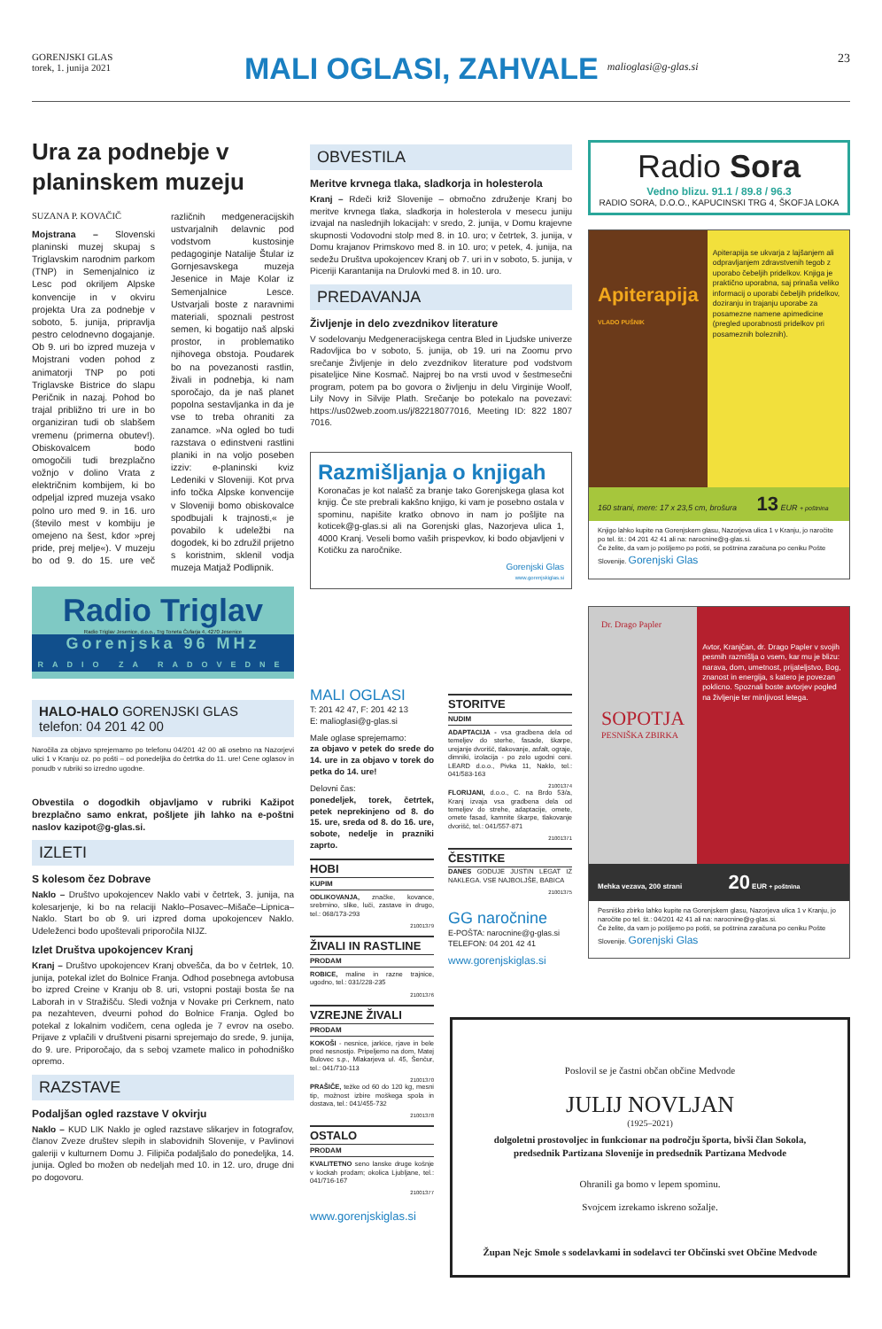GORENJSKI GLAS
torek, 1. junija 2021
MALI OGLASI, ZAHVALE
malioglasi@g-glas.si
23
Ura za podnebje v planinskem muzeju
SUZANA P. KOVAČIČ
Mojstrana – Slovenski planinski muzej skupaj s Triglavskim narodnim parkom (TNP) in Semenjalnico iz Lesc pod okriljem Alpske konvencije in v okviru projekta Ura za podnebje v soboto, 5. junija, pripravlja pestro celodnevno dogajanje. Ob 9. uri bo izpred muzeja v Mojstrani voden pohod z animatorji TNP po poti Triglavske Bistrice do slapu Peričnik in nazaj. Pohod bo trajal približno tri ure in bo organiziran tudi ob slabšem vremenu (primerna obutev!). Obiskovalcem bodo omogočili tudi brezplačno vožnjo v dolino Vrata z električnim kombijem, ki bo odpeljal izpred muzeja vsako polno uro med 9. in 16. uro (število mest v kombiju je omejeno na šest, kdor »prej pride, prej melje«). V muzeju bo od 9. do 15. ure več različnih medgeneracijskih ustvarjalnih delavnic pod vodstvom kustosinje pedagoginje Natalije Štular iz Gornjesavskega muzeja Jesenice in Maje Kolar iz Semenjalnice Lesce. Ustvarjali boste z naravnimi materiali, spoznali pestrost semen, ki bogatijo naš alpski prostor, in problematiko njihovega obstoja. Poudarek bo na povezanosti rastlin, živali in podnebja, ki nam sporočajo, da je naš planet popolna sestavljanka in da je vse to treba ohraniti za zanamce. »Na ogled bo tudi razstava o edinstveni rastlini planiki in na voljo poseben izziv: e-planinski kviz Ledeniki v Sloveniji. Kot prva info točka Alpske konvencije v Sloveniji bomo obiskovalce spodbujali k trajnosti,« je povabilo k udeležbi na dogodek, ki bo združil prijetno s koristnim, sklenil vodja muzeja Matjaž Podlipnik.
Radio Triglav
Radio Triglav Jesenice, d.o.o., Trg Toneta Čufarja 4, 4270 Jesenice
Gorenjska 96 MHz
RADIO ZA RADOVEDNE
HALO-HALO GORENJSKI GLAS
telefon: 04 201 42 00
Naročila za objavo sprejemamo po telefonu 04/201 42 00 ali osebno na Nazorjevi ulici 1 v Kranju oz. po pošti – od ponedeljka do četrtka do 11. ure! Cene oglasov in ponudb v rubriki so izredno ugodne.
Obvestila o dogodkih objavljamo v rubriki Kažipot brezplačno samo enkrat, pošljete jih lahko na e-poštni naslov kazipot@g-glas.si.
IZLETI
S kolesom čez Dobrave
Naklo – Društvo upokojencev Naklo vabi v četrtek, 3. junija, na kolesarjenje, ki bo na relaciji Naklo–Posavec–Mišače–Lipnica–Naklo. Start bo ob 9. uri izpred doma upokojencev Naklo. Udeleženci bodo upoštevali priporočila NIJZ.
Izlet Društva upokojencev Kranj
Kranj – Društvo upokojencev Kranj obvešča, da bo v četrtek, 10. junija, potekal izlet do Bolnice Franja. Odhod posebnega avtobusa bo izpred Creine v Kranju ob 8. uri, vstopni postaji bosta še na Laborah in v Stražišču. Sledi vožnja v Novake pri Cerknem, nato pa nezahteven, dveurni pohod do Bolnice Franja. Ogled bo potekal z lokalnim vodičem, cena ogleda je 7 evrov na osebo. Prijave z vplačili v društveni pisarni sprejemajo do srede, 9. junija, do 9. ure. Priporočajo, da s seboj vzamete malico in pohodniško opremo.
RAZSTAVE
Podaljšan ogled razstave V okvirju
Naklo – KUD LIK Naklo je ogled razstave slikarjev in fotografov, članov Zveze društev slepih in slabovidnih Slovenije, v Pavlinovi galeriji v kulturnem Domu J. Filipiča podaljšalo do ponedeljka, 14. junija. Ogled bo možen ob nedeljah med 10. in 12. uro, druge dni po dogovoru.
OBVESTILA
Meritve krvnega tlaka, sladkorja in holesterola
Kranj – Rdeči križ Slovenije – območno združenje Kranj bo meritve krvnega tlaka, sladkorja in holesterola v mesecu juniju izvajal na naslednjih lokacijah: v sredo, 2. junija, v Domu krajevne skupnosti Vodovodni stolp med 8. in 10. uro; v četrtek, 3. junija, v Domu krajanov Primskovo med 8. in 10. uro; v petek, 4. junija, na sedežu Društva upokojencev Kranj ob 7. uri in v soboto, 5. junija, v Piceriji Karantanija na Drulovki med 8. in 10. uro.
PREDAVANJA
Življenje in delo zvezdnikov literature
V sodelovanju Medgeneracijskega centra Bled in Ljudske univerze Radovljica bo v soboto, 5. junija, ob 19. uri na Zoomu prvo srečanje Življenje in delo zvezdnikov literature pod vodstvom pisateljice Nine Kosmač. Najprej bo na vrsti uvod v šestmesečni program, potem pa bo govora o življenju in delu Virginije Woolf, Lily Novy in Silvije Plath. Srečanje bo potekalo na povezavi: https://us02web.zoom.us/j/82218077016, Meeting ID: 822 1807 7016.
Razmišljanja o knjigah
Koronačas je kot nalašč za branje tako Gorenjskega glasa kot knjig. Če ste prebrali kakšno knjigo, ki vam je posebno ostala v spominu, napišite kratko obnovo in nam jo pošljite na koticek@g-glas.si ali na Gorenjski glas, Nazorjeva ulica 1, 4000 Kranj. Veseli bomo vaših prispevkov, ki bodo objavljeni v Kotičku za naročnike.
Gorenjski Glas
www.gorenjskiglas.si
MALI OGLASI
T: 201 42 47, F: 201 42 13
E: malioglasi@g-glas.si
Male oglase sprejemamo:
za objavo v petek do srede do 14. ure in za objavo v torek do petka do 14. ure!
Delovni čas:
ponedeljek, torek, četrtek, petek neprekinjeno od 8. do 15. ure, sreda od 8. do 16. ure, sobote, nedelje in prazniki zaprto.
HOBI
KUPIM
ODLIKOVANJA, značke, kovance, srebrnino, slike, luči, zastave in drugo, tel.: 068/173-293
21001379
ŽIVALI IN RASTLINE
PRODAM
ROBICE, maline in razne trajnice, ugodno, tel.: 031/228-235
21001376
VZREJNE ŽIVALI
PRODAM
KOKOŠI - nesnice, jarkice, rjave in bele pred nesnostjo. Pripeljemo na dom, Matej Bulovec s.p., Mlakarjeva ul. 45, Šenčur, tel.: 041/710-113
21001370
PRAŠIČE, težke od 60 do 120 kg, mesni tip, možnost izbire moškega spola in dostava, tel.: 041/455-732
21001378
OSTALO
PRODAM
KVALITETNO seno lanske druge košnje v kockah prodam; okolica Ljubljane, tel.: 041/716-167
21001377
www.gorenjskiglas.si
STORITVE
NUDIM
ADAPTACIJA - vsa gradbena dela od temeljev do sterhe, fasade, škarpe, urejanje dvorišč, tlakovanje, asfalt, ograje, dimniki, izolacija - po zelo ugodni ceni. LEARD d.o.o., Pivka 11, Naklo, tel.: 041/583-163
21001374
FLORIJANI, d.o.o., C. na Brdo 53/a, Kranj izvaja vsa gradbena dela od temeljev do strehe, adaptacije, omete, omete fasad, kamnite škarpe, tlakovanje dvorišč, tel.: 041/557-871
21001371
ČESTITKE
DANES GODUJE JUSTIN LEGAT IZ NAKLEGA. VSE NAJBOLJŠE, BABICA
21001375
GG naročnine
E-POŠTA: narocnine@g-glas.si
TELEFON: 04 201 42 41
www.gorenjskiglas.si
Radio Sora
Vedno blizu. 91.1 / 89.8 / 96.3
RADIO SORA, D.O.O., KAPUCINSKI TRG 4, ŠKOFJA LOKA
Apiterapija
VLADO PUŠNIK
Apiterapija se ukvarja z lajšanjem ali odpravljanjem zdravstvenih tegob z uporabo čebeljih pridelkov. Knjiga je praktično uporabna, saj prinaša veliko informacij o uporabi čebeljih pridelkov, doziranju in trajanju uporabe za posamezne namene apimedicine (pregled uporabnosti pridelkov pri posameznih boleznih).
160 strani, mere: 17 x 23,5 cm, brošura 13 EUR + poštnina
Knjigo lahko kupite na Gorenjskem glasu, Nazorjeva ulica 1 v Kranju, jo naročite po tel. št.: 04 201 42 41 ali na: narocnine@g-glas.si.
Če želite, da vam jo pošljemo po pošti, se poštnina zaračuna po ceniku Pošte Slovenije. Gorenjski Glas
Dr. Drago Papler
SOPOTJA
PESNIŠKA ZBIRKA
Avtor, Kranjčan, dr. Drago Papler v svojih pesmih razmišlja o vsem, kar mu je blizu: narava, dom, umetnost, prijateljstvo, Bog, znanost in energija, s katero je povezan poklicno. Spoznali boste avtorjev pogled na življenje ter minljivost lete­ga.
Mehka vezava, 200 strani 20 EUR + poštnina
Pesniško zbirko lahko kupite na Gorenjskem glasu, Nazorjeva ulica 1 v Kranju, jo naročite po tel. št.: 04/201 42 41 ali na: narocnine@g-glas.si.
Če želite, da vam jo pošljemo po pošti, se poštnina zaračuna po ceniku Pošte Slovenije. Gorenjski Glas
Poslovil se je častni občan občine Medvode
JULIJ NOVLJAN
(1925–2021)
dolgoletni prostovoljec in funkcionar na področju športa, bivši član Sokola,
predsednik Partizana Slovenije in predsednik Partizana Medvode
Ohranili ga bomo v lepem spominu.
Svojcem izrekamo iskreno sožalje.
Župan Nejc Smole s sodelavkami in sodelavci ter Občinski svet Občine Medvode